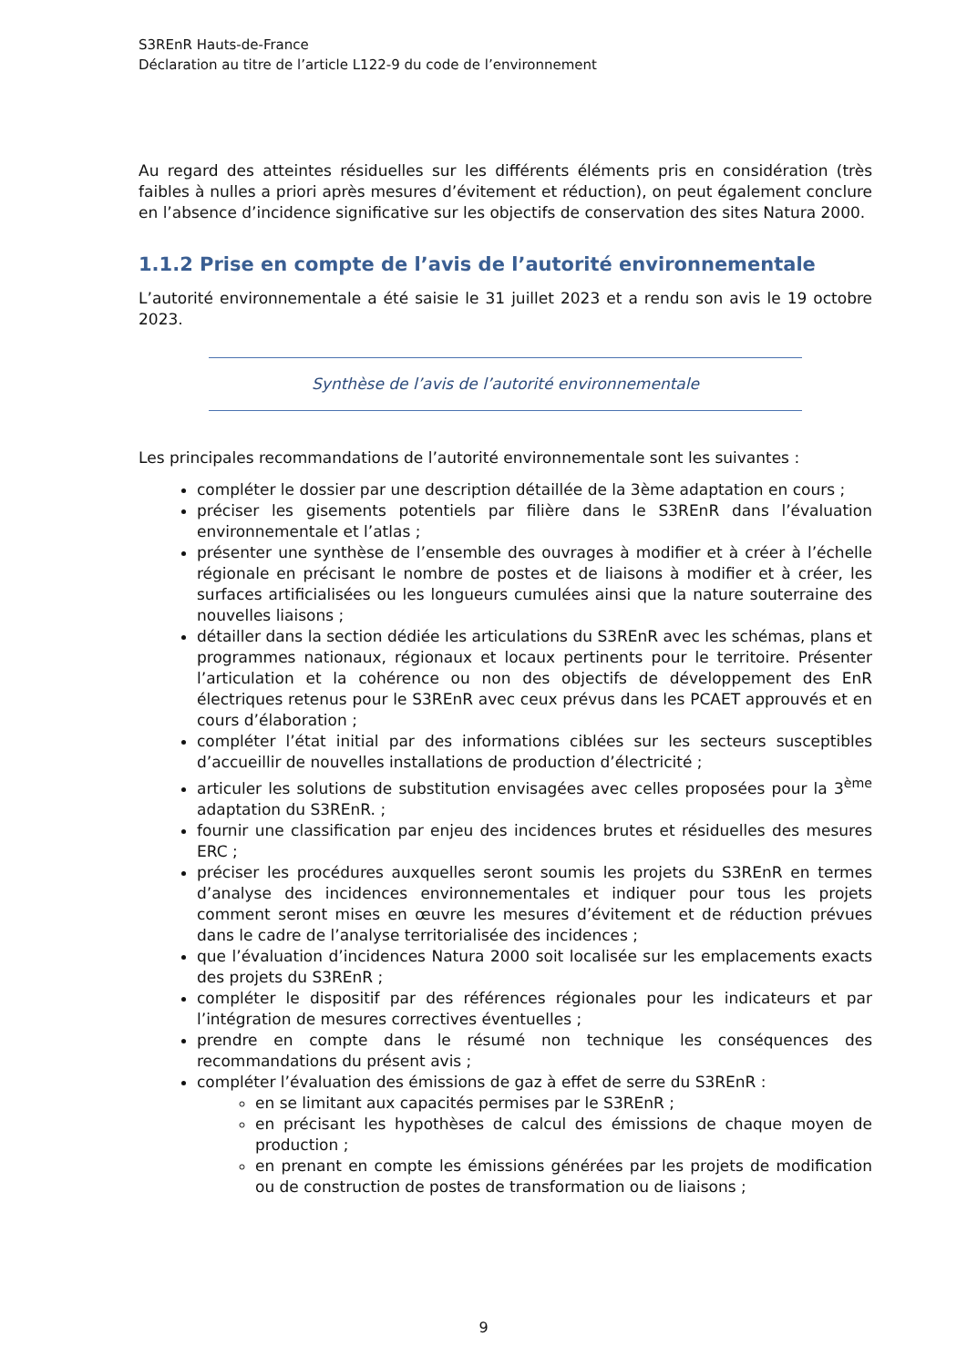S3REnR Hauts-de-France
Déclaration au titre de l’article L122-9 du code de l’environnement
Au regard des atteintes résiduelles sur les différents éléments pris en considération (très faibles à nulles a priori après mesures d’évitement et réduction), on peut également conclure en l’absence d’incidence significative sur les objectifs de conservation des sites Natura 2000.
1.1.2 Prise en compte de l’avis de l’autorité environnementale
L’autorité environnementale a été saisie le 31 juillet 2023 et a rendu son avis le 19 octobre 2023.
Synthèse de l’avis de l’autorité environnementale
Les principales recommandations de l’autorité environnementale sont les suivantes :
compléter le dossier par une description détaillée de la 3ème adaptation en cours ;
préciser les gisements potentiels par filière dans le S3REnR dans l’évaluation environnementale et l’atlas ;
présenter une synthèse de l’ensemble des ouvrages à modifier et à créer à l’échelle régionale en précisant le nombre de postes et de liaisons à modifier et à créer, les surfaces artificialisées ou les longueurs cumulées ainsi que la nature souterraine des nouvelles liaisons ;
détailler dans la section dédiée les articulations du S3REnR avec les schémas, plans et programmes nationaux, régionaux et locaux pertinents pour le territoire. Présenter l’articulation et la cohérence ou non des objectifs de développement des EnR électriques retenus pour le S3REnR avec ceux prévus dans les PCAET approuvés et en cours d’élaboration ;
compléter l’état initial par des informations ciblées sur les secteurs susceptibles d’accueillir de nouvelles installations de production d’électricité ;
articuler les solutions de substitution envisagées avec celles proposées pour la 3<sup>ème</sup> adaptation du S3REnR. ;
fournir une classification par enjeu des incidences brutes et résiduelles des mesures ERC ;
préciser les procédures auxquelles seront soumis les projets du S3REnR en termes d’analyse des incidences environnementales et indiquer pour tous les projets comment seront mises en œuvre les mesures d’évitement et de réduction prévues dans le cadre de l’analyse territorialisée des incidences ;
que l’évaluation d’incidences Natura 2000 soit localisée sur les emplacements exacts des projets du S3REnR ;
compléter le dispositif par des références régionales pour les indicateurs et par l’intégration de mesures correctives éventuelles ;
prendre en compte dans le résumé non technique les conséquences des recommandations du présent avis ;
compléter l’évaluation des émissions de gaz à effet de serre du S3REnR :
en se limitant aux capacités permises par le S3REnR ;
en précisant les hypothèses de calcul des émissions de chaque moyen de production ;
en prenant en compte les émissions générées par les projets de modification ou de construction de postes de transformation ou de liaisons ;
9